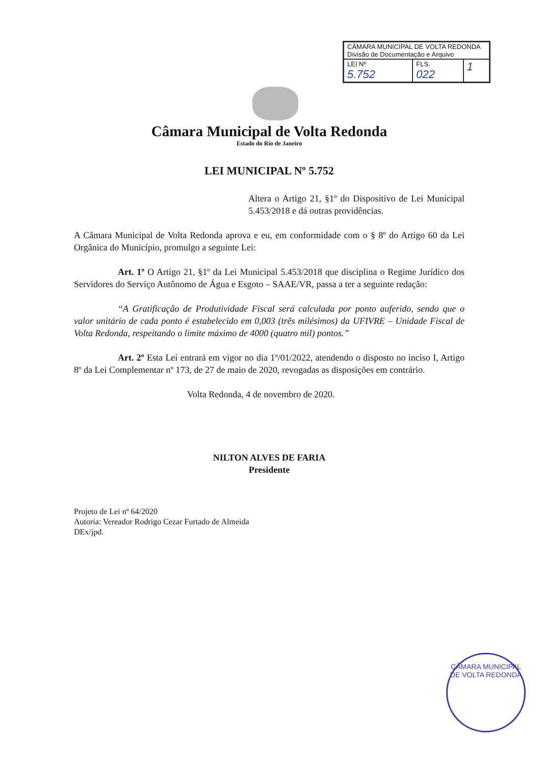| CÂMARA MUNICIPAL DE VOLTA REDONDA Divisão de Documentação e Arquivo | | |
| LEI Nº 5.752 | FLS. 022 | 1 |
CÂMARA MUNICIPAL DE VOLTA REDONDA
Câmara Municipal de Volta Redonda
Estado do Rio de Janeiro
LEI MUNICIPAL Nº 5.752
Altera o Artigo 21, §1º do Dispositivo de Lei Municipal 5.453/2018 e dá outras providências.
A Câmara Municipal de Volta Redonda aprova e eu, em conformidade com o § 8º do Artigo 60 da Lei Orgânica do Município, promulgo a seguinte Lei:
Art. 1º O Artigo 21, §1º da Lei Municipal 5.453/2018 que disciplina o Regime Jurídico dos Servidores do Serviço Autônomo de Água e Esgoto – SAAE/VR, passa a ter a seguinte redação:
“A Gratificação de Produtividade Fiscal será calculada por ponto auferido, sendo que o valor unitário de cada ponto é estabelecido em 0,003 (três milésimos) da UFIVRE – Unidade Fiscal de Volta Redonda, respeitando o limite máximo de 4000 (quatro mil) pontos.”
Art. 2º Esta Lei entrará em vigor no dia 1º/01/2022, atendendo o disposto no inciso I, Artigo 8º da Lei Complementar nº 173, de 27 de maio de 2020, revogadas as disposições em contrário.
Volta Redonda, 4 de novembro de 2020.
NILTON ALVES DE FARIA
Presidente
Projeto de Lei nº 64/2020
Autoria: Vereador Rodrigo Cezar Furtado de Almeida
DEx/jpd.